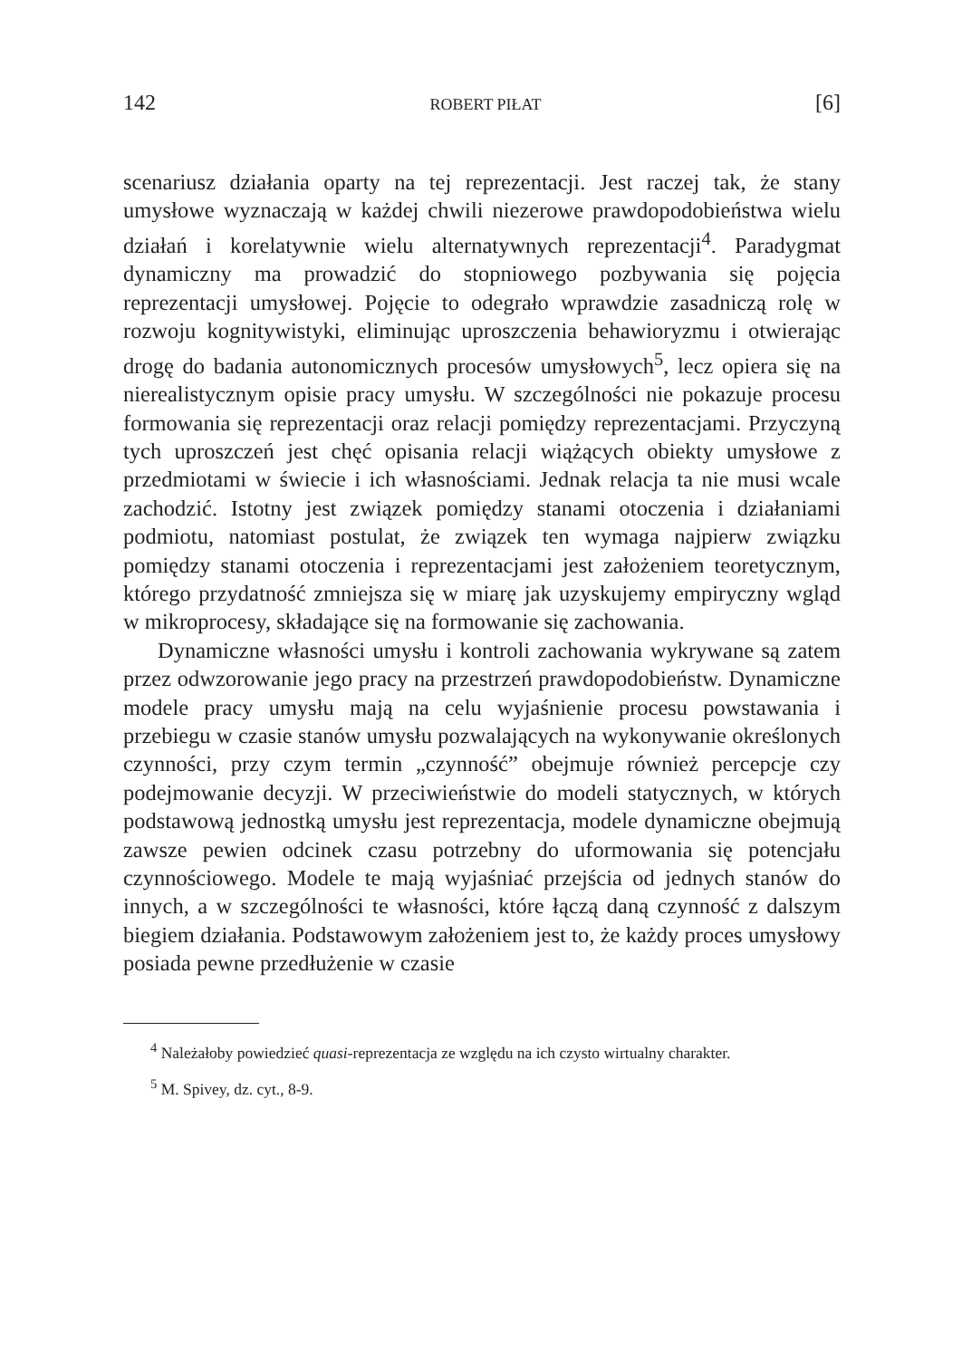142 ROBERT PIŁAT [6]
scenariusz działania oparty na tej reprezentacji. Jest raczej tak, że stany umysłowe wyznaczają w każdej chwili niezerowe prawdopodobieństwa wielu działań i korelatywnie wielu alternatywnych reprezentacji<sup>4</sup>. Paradygmat dynamiczny ma prowadzić do stopniowego pozbywania się pojęcia reprezentacji umysłowej. Pojęcie to odegrało wprawdzie zasadniczą rolę w rozwoju kognitywistyki, eliminując uproszczenia behawioryzmu i otwierając drogę do badania autonomicznych procesów umysłowych<sup>5</sup>, lecz opiera się na nierealistycznym opisie pracy umysłu. W szczególności nie pokazuje procesu formowania się reprezentacji oraz relacji pomiędzy reprezentacjami. Przyczyną tych uproszczeń jest chęć opisania relacji wiążących obiekty umysłowe z przedmiotami w świecie i ich własnościami. Jednak relacja ta nie musi wcale zachodzić. Istotny jest związek pomiędzy stanami otoczenia i działaniami podmiotu, natomiast postulat, że związek ten wymaga najpierw związku pomiędzy stanami otoczenia i reprezentacjami jest założeniem teoretycznym, którego przydatność zmniejsza się w miarę jak uzyskujemy empiryczny wgląd w mikroprocesy, składające się na formowanie się zachowania.
Dynamiczne własności umysłu i kontroli zachowania wykrywane są zatem przez odwzorowanie jego pracy na przestrzeń prawdopodobieństw. Dynamiczne modele pracy umysłu mają na celu wyjaśnienie procesu powstawania i przebiegu w czasie stanów umysłu pozwalających na wykonywanie określonych czynności, przy czym termin „czynność” obejmuje również percepcje czy podejmowanie decyzji. W przeciwieństwie do modeli statycznych, w których podstawową jednostką umysłu jest reprezentacja, modele dynamiczne obejmują zawsze pewien odcinek czasu potrzebny do uformowania się potencjału czynnościowego. Modele te mają wyjaśniać przejścia od jednych stanów do innych, a w szczególności te własności, które łączą daną czynność z dalszym biegiem działania. Podstawowym założeniem jest to, że każdy proces umysłowy posiada pewne przedłużenie w czasie
<sup>4</sup> Należałoby powiedzieć quasi-reprezentacja ze względu na ich czysto wirtualny charakter.
<sup>5</sup> M. Spivey, dz. cyt., 8-9.